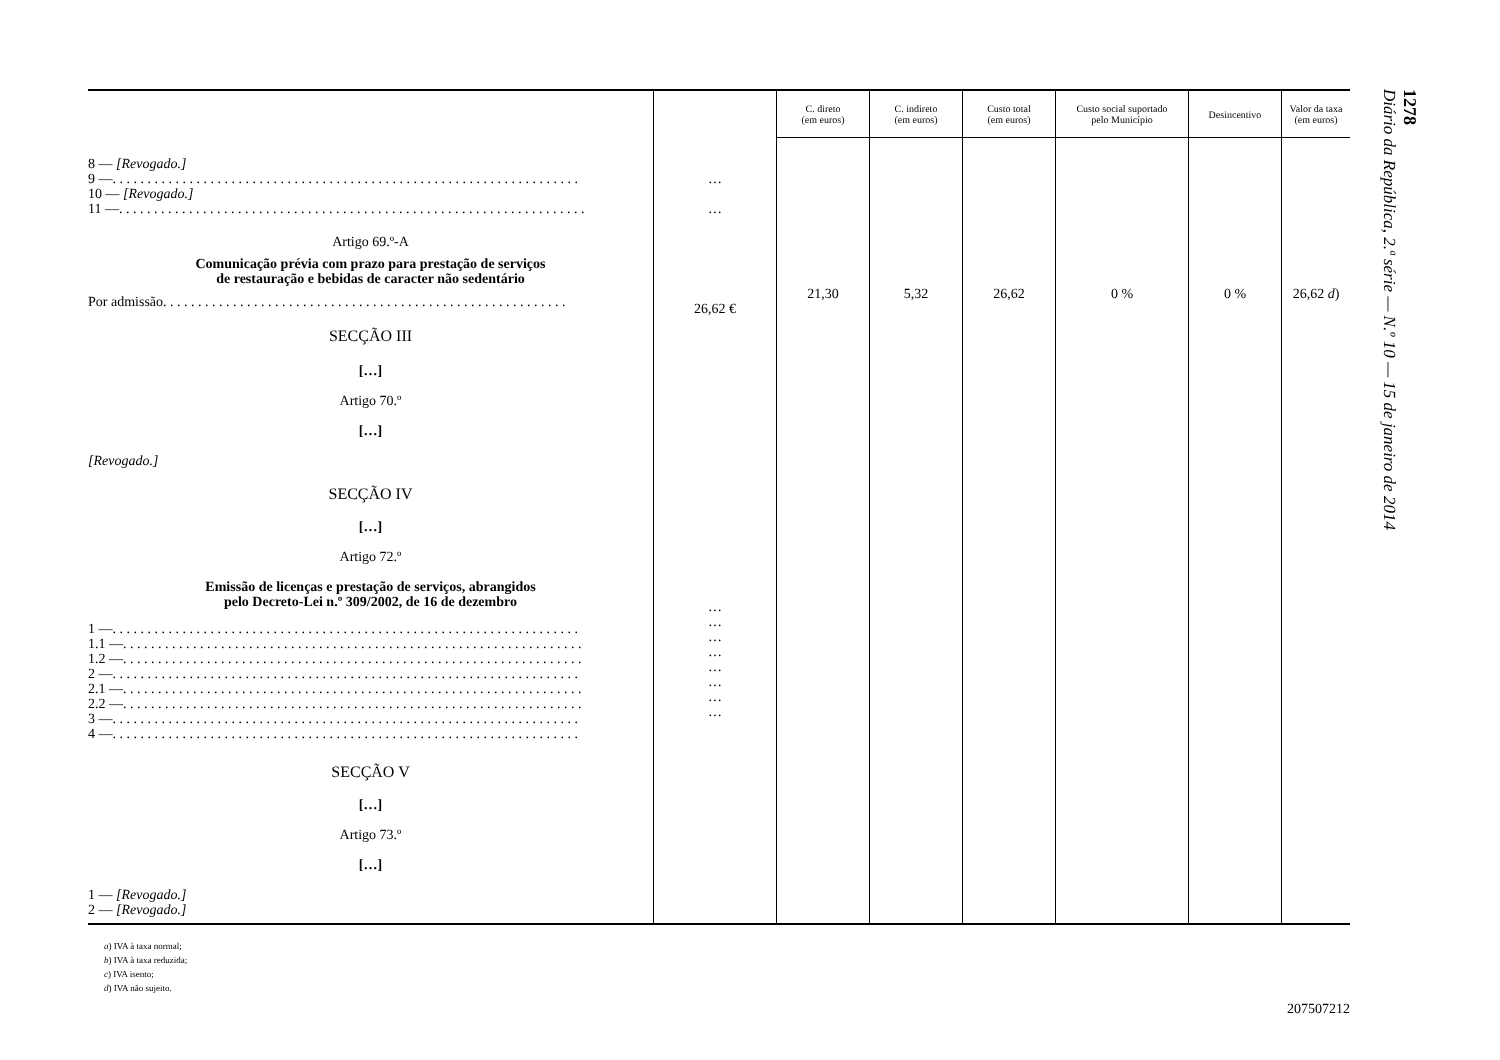| | | C. direto (em euros) | C. indireto (em euros) | Custo total (em euros) | Custo social suportado pelo Município | Desincentivo | Valor da taxa (em euros) |
| --- | --- | --- | --- | --- | --- | --- | --- |
| 8 — [Revogado.] 9 — . . . . . . . . . . . . . . . . . . . . . . . . . . . . . . . . . . . . . . . . . . . . . . . . . . . . . . . . . . . . . . . . . . . 10 — [Revogado.] 11 — . . . . . . . . . . . . . . . . . . . . . . . . . . . . . . . . . . . . . . . . . . . . . . . . . . . . . . . . . . . . . . . . . . . Artigo 69.º-A Comunicação prévia com prazo para prestação de serviços de restauração e bebidas de caracter não sedentário Por admissão . . . . . . . . . . . . . . . . . . . . . . . . . . . . . . . . . . . . . . . . . . . . . . . . . . . . . . . . . . SECÇÃO III […] Artigo 70.º […] [Revogado.] SECÇÃO IV […] Artigo 72.º Emissão de licenças e prestação de serviços, abrangidos pelo Decreto-Lei n.º 309/2002, de 16 de dezembro 1 — . . . . . . . . . . . . . . . . . . . . . . . . . . . . . . . . . . . . . . . . . . . . . . . . . . . . . . . . . . . . . . . . . . . 1.1 — . . . . . . . . . . . . . . . . . . . . . . . . . . . . . . . . . . . . . . . . . . . . . . . . . . . . . . . . . . . . . . . . . . 1.2 — . . . . . . . . . . . . . . . . . . . . . . . . . . . . . . . . . . . . . . . . . . . . . . . . . . . . . . . . . . . . . . . . . . 2 — . . . . . . . . . . . . . . . . . . . . . . . . . . . . . . . . . . . . . . . . . . . . . . . . . . . . . . . . . . . . . . . . . . . 2.1 — . . . . . . . . . . . . . . . . . . . . . . . . . . . . . . . . . . . . . . . . . . . . . . . . . . . . . . . . . . . . . . . . . . 2.2 — . . . . . . . . . . . . . . . . . . . . . . . . . . . . . . . . . . . . . . . . . . . . . . . . . . . . . . . . . . . . . . . . . . 3 — . . . . . . . . . . . . . . . . . . . . . . . . . . . . . . . . . . . . . . . . . . . . . . . . . . . . . . . . . . . . . . . . . . . 4 — . . . . . . . . . . . . . . . . . . . . . . . . . . . . . . . . . . . . . . . . . . . . . . . . . . . . . . . . . . . . . . . . . . . SECÇÃO V […] Artigo 73.º […] 1 — [Revogado.] 2 — [Revogado.] | … … 26,62 € … … … … … … … … | 21,30 | 5,32 | 26,62 | 0 % | 0 % | 26,62 d ) |
a) IVA à taxa normal;
b) IVA à taxa reduzida;
c) IVA isento;
d) IVA não sujeito.
207507212
1278
Diário da República, 2.ª série — N.º 10 — 15 de janeiro de 2014